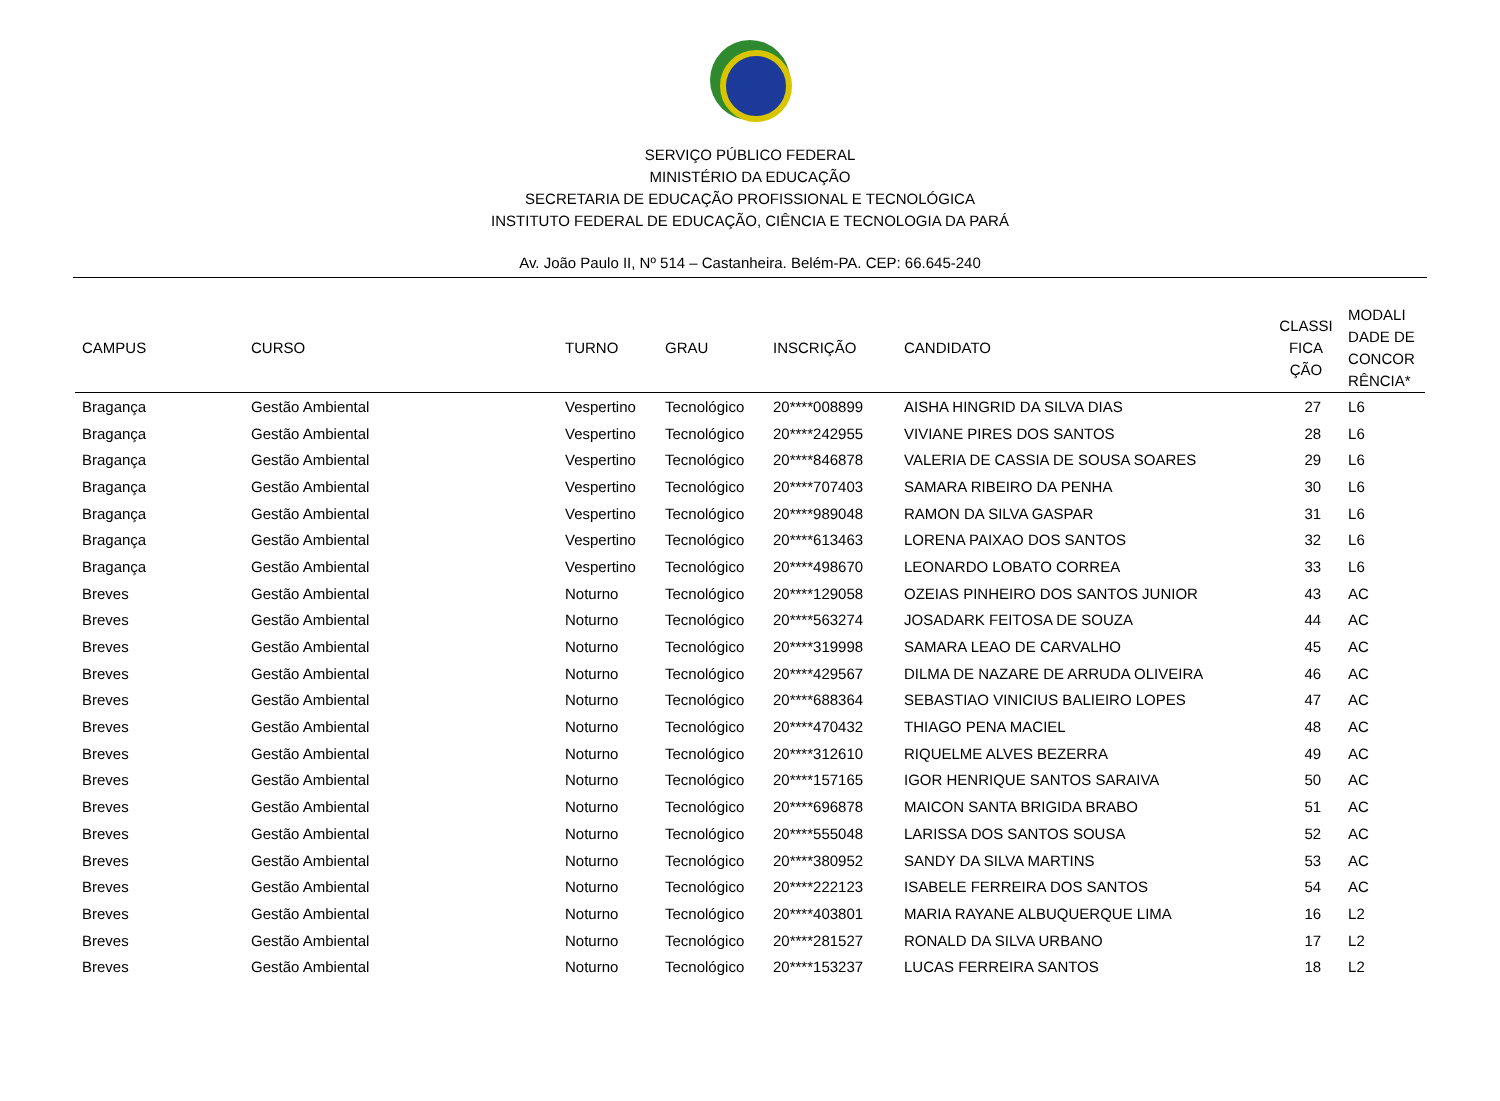SERVIÇO PÚBLICO FEDERAL
MINISTÉRIO DA EDUCAÇÃO
SECRETARIA DE EDUCAÇÃO PROFISSIONAL E TECNOLÓGICA
INSTITUTO FEDERAL DE EDUCAÇÃO, CIÊNCIA E TECNOLOGIA DA PARÁ
Av. João Paulo II, Nº 514 – Castanheira. Belém-PA. CEP: 66.645-240
| CAMPUS | CURSO | TURNO | GRAU | INSCRIÇÃO | CANDIDATO | CLASSI FICA ÇÃO | MODALI DADE DE CONCOR RÊNCIA* |
| --- | --- | --- | --- | --- | --- | --- | --- |
| Bragança | Gestão Ambiental | Vespertino | Tecnológico | 20****008899 | AISHA HINGRID DA SILVA DIAS | 27 | L6 |
| Bragança | Gestão Ambiental | Vespertino | Tecnológico | 20****242955 | VIVIANE PIRES DOS SANTOS | 28 | L6 |
| Bragança | Gestão Ambiental | Vespertino | Tecnológico | 20****846878 | VALERIA DE CASSIA DE SOUSA SOARES | 29 | L6 |
| Bragança | Gestão Ambiental | Vespertino | Tecnológico | 20****707403 | SAMARA RIBEIRO DA PENHA | 30 | L6 |
| Bragança | Gestão Ambiental | Vespertino | Tecnológico | 20****989048 | RAMON DA SILVA GASPAR | 31 | L6 |
| Bragança | Gestão Ambiental | Vespertino | Tecnológico | 20****613463 | LORENA PAIXAO DOS SANTOS | 32 | L6 |
| Bragança | Gestão Ambiental | Vespertino | Tecnológico | 20****498670 | LEONARDO LOBATO CORREA | 33 | L6 |
| Breves | Gestão Ambiental | Noturno | Tecnológico | 20****129058 | OZEIAS PINHEIRO DOS SANTOS JUNIOR | 43 | AC |
| Breves | Gestão Ambiental | Noturno | Tecnológico | 20****563274 | JOSADARK FEITOSA DE SOUZA | 44 | AC |
| Breves | Gestão Ambiental | Noturno | Tecnológico | 20****319998 | SAMARA LEAO DE CARVALHO | 45 | AC |
| Breves | Gestão Ambiental | Noturno | Tecnológico | 20****429567 | DILMA DE NAZARE DE ARRUDA OLIVEIRA | 46 | AC |
| Breves | Gestão Ambiental | Noturno | Tecnológico | 20****688364 | SEBASTIAO VINICIUS BALIEIRO LOPES | 47 | AC |
| Breves | Gestão Ambiental | Noturno | Tecnológico | 20****470432 | THIAGO PENA MACIEL | 48 | AC |
| Breves | Gestão Ambiental | Noturno | Tecnológico | 20****312610 | RIQUELME ALVES BEZERRA | 49 | AC |
| Breves | Gestão Ambiental | Noturno | Tecnológico | 20****157165 | IGOR HENRIQUE SANTOS SARAIVA | 50 | AC |
| Breves | Gestão Ambiental | Noturno | Tecnológico | 20****696878 | MAICON SANTA BRIGIDA BRABO | 51 | AC |
| Breves | Gestão Ambiental | Noturno | Tecnológico | 20****555048 | LARISSA DOS SANTOS SOUSA | 52 | AC |
| Breves | Gestão Ambiental | Noturno | Tecnológico | 20****380952 | SANDY DA SILVA MARTINS | 53 | AC |
| Breves | Gestão Ambiental | Noturno | Tecnológico | 20****222123 | ISABELE FERREIRA DOS SANTOS | 54 | AC |
| Breves | Gestão Ambiental | Noturno | Tecnológico | 20****403801 | MARIA RAYANE ALBUQUERQUE LIMA | 16 | L2 |
| Breves | Gestão Ambiental | Noturno | Tecnológico | 20****281527 | RONALD DA SILVA URBANO | 17 | L2 |
| Breves | Gestão Ambiental | Noturno | Tecnológico | 20****153237 | LUCAS FERREIRA SANTOS | 18 | L2 |